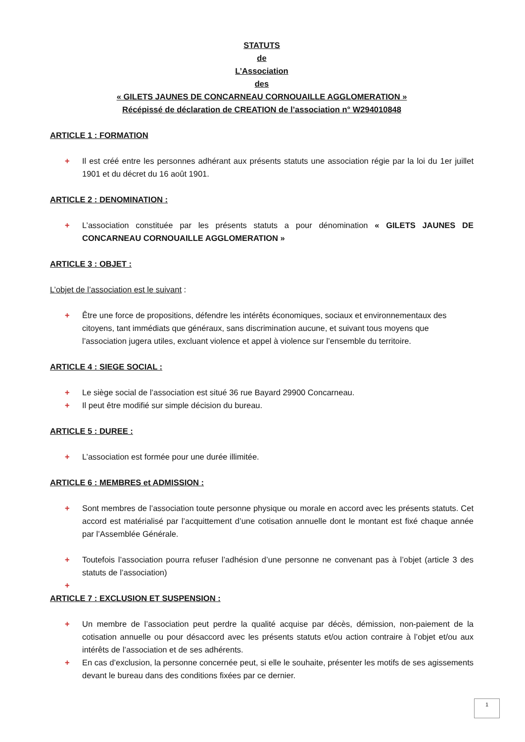STATUTS
de
L’Association
des
« GILETS JAUNES DE CONCARNEAU CORNOUAILLE AGGLOMERATION »
Récépissé de déclaration de CREATION de l’association n° W294010848
ARTICLE 1 : FORMATION
+ Il est créé entre les personnes adhérant aux présents statuts une association régie par la loi du 1er juillet 1901 et du décret du 16 août 1901.
ARTICLE 2 : DENOMINATION :
+ L’association constituée par les présents statuts a pour dénomination « GILETS JAUNES DE CONCARNEAU CORNOUAILLE AGGLOMERATION »
ARTICLE 3 : OBJET :
L’objet de l’association est le suivant :
+ Être une force de propositions, défendre les intérêts économiques, sociaux et environnementaux des citoyens, tant immédiats que généraux, sans discrimination aucune, et suivant tous moyens que l’association jugera utiles, excluant violence et appel à violence sur l’ensemble du territoire.
ARTICLE 4 : SIEGE SOCIAL :
+ Le siège social de l’association est situé 36 rue Bayard 29900 Concarneau.
+ Il peut être modifié sur simple décision du bureau.
ARTICLE 5 : DUREE :
+ L’association est formée pour une durée illimitée.
ARTICLE 6 : MEMBRES et ADMISSION :
+ Sont membres de l’association toute personne physique ou morale en accord avec les présents statuts. Cet accord est matérialisé par l’acquittement d’une cotisation annuelle dont le montant est fixé chaque année par l’Assemblée Générale.
+ Toutefois l’association pourra refuser l’adhésion d’une personne ne convenant pas à l’objet (article 3 des statuts de l’association)
+
ARTICLE 7 : EXCLUSION ET SUSPENSION :
+ Un membre de l’association peut perdre la qualité acquise par décès, démission, non-paiement de la cotisation annuelle ou pour désaccord avec les présents statuts et/ou action contraire à l’objet et/ou aux intérêts de l’association et de ses adhérents.
+ En cas d’exclusion, la personne concernée peut, si elle le souhaite, présenter les motifs de ses agissements devant le bureau dans des conditions fixées par ce dernier.
1